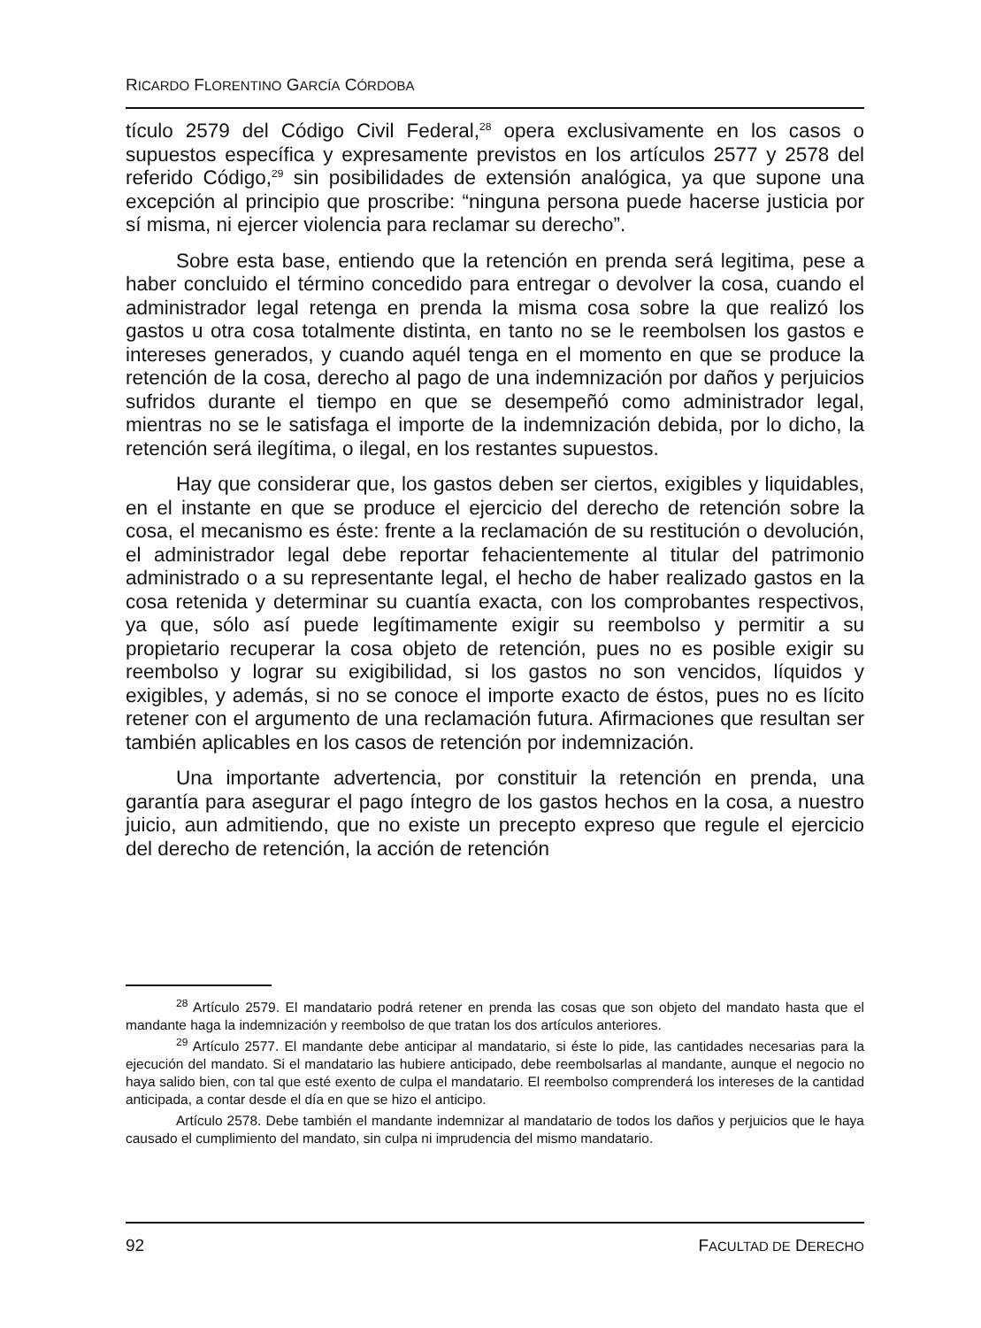RICARDO FLORENTINO GARCÍA CÓRDOBA
tículo 2579 del Código Civil Federal,<sup>28</sup> opera exclusivamente en los casos o supuestos específica y expresamente previstos en los artículos 2577 y 2578 del referido Código,<sup>29</sup> sin posibilidades de extensión analógica, ya que supone una excepción al principio que proscribe: “ninguna persona puede hacerse justicia por sí misma, ni ejercer violencia para reclamar su derecho”.
Sobre esta base, entiendo que la retención en prenda será legitima, pese a haber concluido el término concedido para entregar o devolver la cosa, cuando el administrador legal retenga en prenda la misma cosa sobre la que realizó los gastos u otra cosa totalmente distinta, en tanto no se le reembolsen los gastos e intereses generados, y cuando aquél tenga en el momento en que se produce la retención de la cosa, derecho al pago de una indemnización por daños y perjuicios sufridos durante el tiempo en que se desempeñó como administrador legal, mientras no se le satisfaga el importe de la indemnización debida, por lo dicho, la retención será ilegítima, o ilegal, en los restantes supuestos.
Hay que considerar que, los gastos deben ser ciertos, exigibles y liquidables, en el instante en que se produce el ejercicio del derecho de retención sobre la cosa, el mecanismo es éste: frente a la reclamación de su restitución o devolución, el administrador legal debe reportar fehacientemente al titular del patrimonio administrado o a su representante legal, el hecho de haber realizado gastos en la cosa retenida y determinar su cuantía exacta, con los comprobantes respectivos, ya que, sólo así puede legítimamente exigir su reembolso y permitir a su propietario recuperar la cosa objeto de retención, pues no es posible exigir su reembolso y lograr su exigibilidad, si los gastos no son vencidos, líquidos y exigibles, y además, si no se conoce el importe exacto de éstos, pues no es lícito retener con el argumento de una reclamación futura. Afirmaciones que resultan ser también aplicables en los casos de retención por indemnización.
Una importante advertencia, por constituir la retención en prenda, una garantía para asegurar el pago íntegro de los gastos hechos en la cosa, a nuestro juicio, aun admitiendo, que no existe un precepto expreso que regule el ejercicio del derecho de retención, la acción de retención
<sup>28</sup> Artículo 2579. El mandatario podrá retener en prenda las cosas que son objeto del mandato hasta que el mandante haga la indemnización y reembolso de que tratan los dos artículos anteriores.
<sup>29</sup> Artículo 2577. El mandante debe anticipar al mandatario, si éste lo pide, las cantidades necesarias para la ejecución del mandato. Si el mandatario las hubiere anticipado, debe reembolsarlas al mandante, aunque el negocio no haya salido bien, con tal que esté exento de culpa el mandatario. El reembolso comprenderá los intereses de la cantidad anticipada, a contar desde el día en que se hizo el anticipo.
Artículo 2578. Debe también el mandante indemnizar al mandatario de todos los daños y perjuicios que le haya causado el cumplimiento del mandato, sin culpa ni imprudencia del mismo mandatario.
92 FACULTAD DE DERECHO